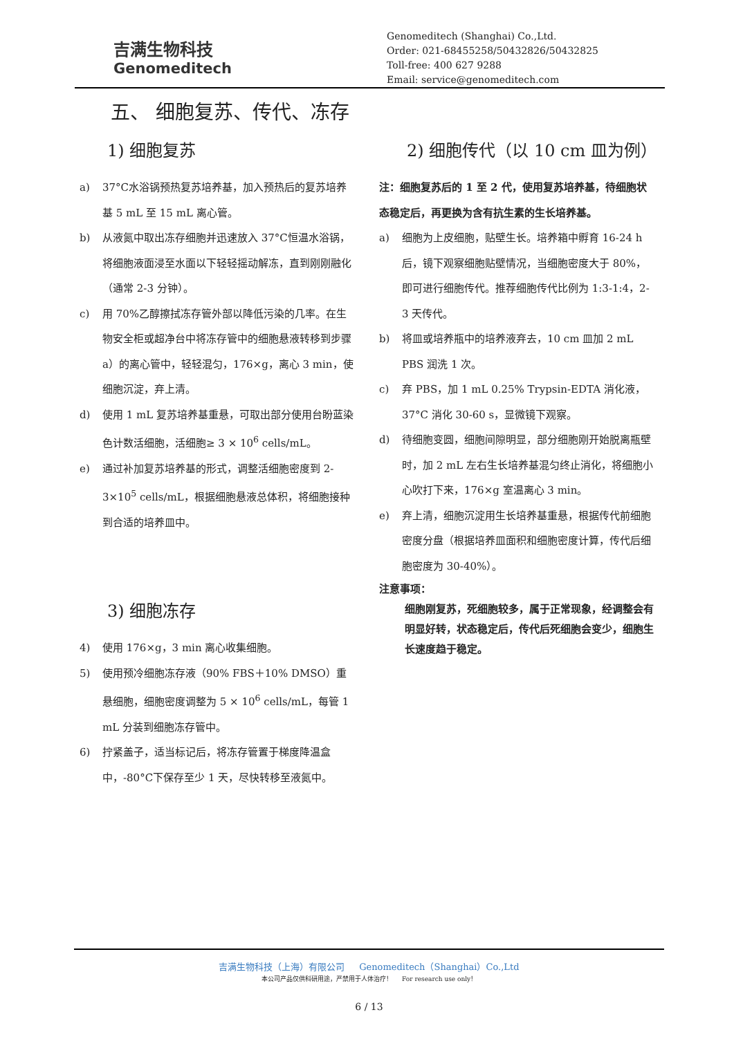吉满生物科技
Genomeditech
Genomeditech (Shanghai) Co.,Ltd.
Order: 021-68455258/50432826/50432825
Toll-free: 400 627 9288
Email: service@genomeditech.com
五、 细胞复苏、传代、冻存
1) 细胞复苏
a) 37°C水浴锅预热复苏培养基，加入预热后的复苏培养基 5 mL 至 15 mL 离心管。
b) 从液氮中取出冻存细胞并迅速放入 37°C恒温水浴锅，将细胞液面浸至水面以下轻轻摇动解冻，直到刚刚融化（通常 2-3 分钟）。
c) 用 70%乙醇擦拭冻存管外部以降低污染的几率。在生物安全柜或超净台中将冻存管中的细胞悬液转移到步骤 a）的离心管中，轻轻混匀，176×g，离心 3 min，使细胞沉淀，弃上清。
d) 使用 1 mL 复苏培养基重悬，可取出部分使用台盼蓝染色计数活细胞，活细胞≥ 3 × 10<sup>6</sup> cells/mL。
e) 通过补加复苏培养基的形式，调整活细胞密度到 2-3×10<sup>5</sup> cells/mL，根据细胞悬液总体积，将细胞接种到合适的培养皿中。
3) 细胞冻存
4) 使用 176×g，3 min 离心收集细胞。
5) 使用预冷细胞冻存液（90% FBS＋10% DMSO）重悬细胞，细胞密度调整为 5 × 10<sup>6</sup> cells/mL，每管 1 mL 分装到细胞冻存管中。
6) 拧紧盖子，适当标记后，将冻存管置于梯度降温盒中，-80°C下保存至少 1 天，尽快转移至液氮中。
2) 细胞传代（以 10 cm 皿为例）
注：细胞复苏后的 1 至 2 代，使用复苏培养基，待细胞状态稳定后，再更换为含有抗生素的生长培养基。
a) 细胞为上皮细胞，贴壁生长。培养箱中孵育 16-24 h 后，镜下观察细胞贴壁情况，当细胞密度大于 80%，即可进行细胞传代。推荐细胞传代比例为 1:3-1:4，2-3 天传代。
b) 将皿或培养瓶中的培养液弃去，10 cm 皿加 2 mL PBS 润洗 1 次。
c) 弃 PBS，加 1 mL 0.25% Trypsin-EDTA 消化液，37°C 消化 30-60 s，显微镜下观察。
d) 待细胞变圆，细胞间隙明显，部分细胞刚开始脱离瓶壁时，加 2 mL 左右生长培养基混匀终止消化，将细胞小心吹打下来，176×g 室温离心 3 min。
e) 弃上清，细胞沉淀用生长培养基重悬，根据传代前细胞密度分盘（根据培养皿面积和细胞密度计算，传代后细胞密度为 30-40%）。
注意事项：
细胞刚复苏，死细胞较多，属于正常现象，经调整会有明显好转，状态稳定后，传代后死细胞会变少，细胞生长速度趋于稳定。
吉满生物科技（上海）有限公司 Genomeditech（Shanghai）Co.,Ltd
本公司产品仅供科研用途，严禁用于人体治疗！ For research use only！
6 / 13